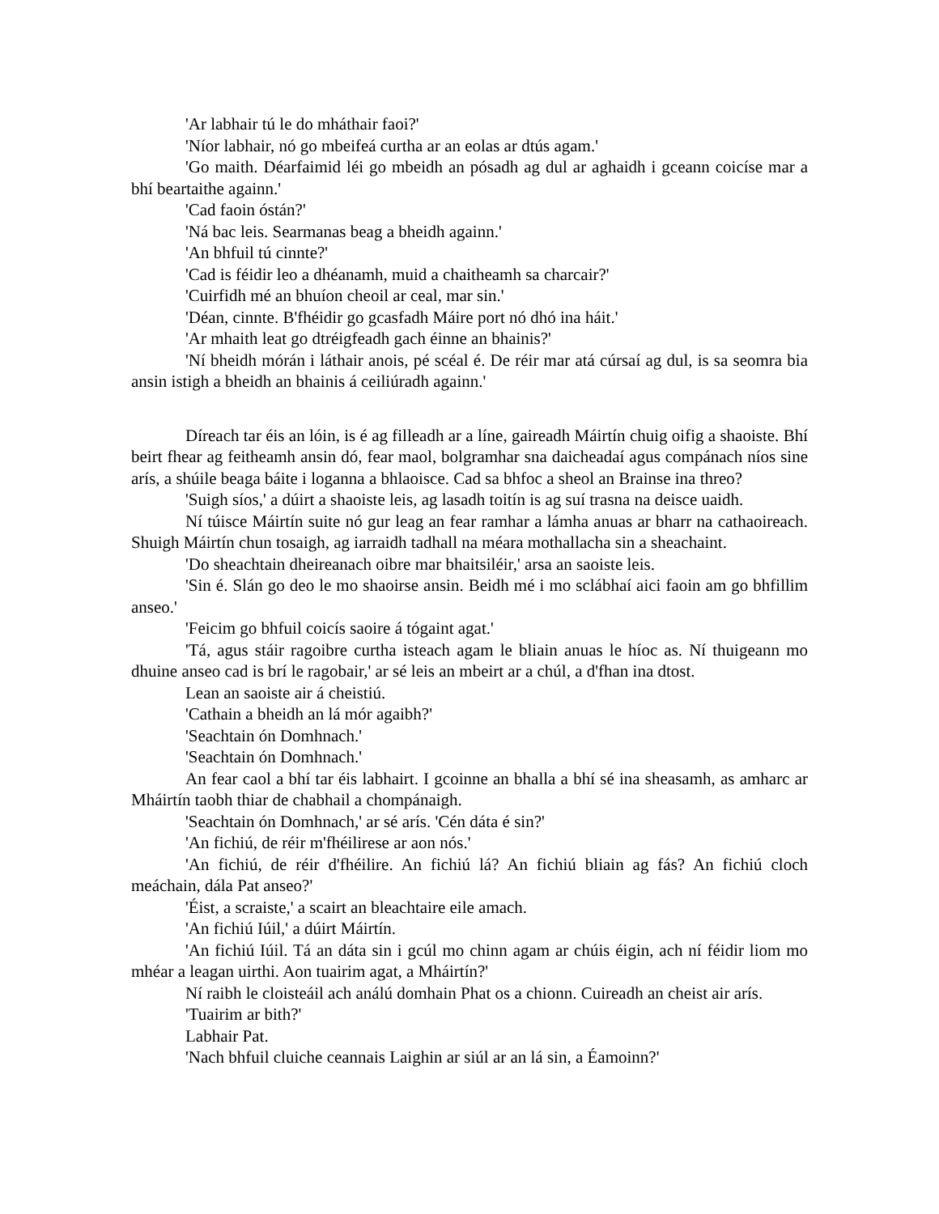'Ar labhair tú le do mháthair faoi?'
'Níor labhair, nó go mbeifeá curtha ar an eolas ar dtús agam.'
'Go maith. Déarfaimid léi go mbeidh an pósadh ag dul ar aghaidh i gceann coicíse mar a bhí beartaithe againn.'
'Cad faoin óstán?'
'Ná bac leis. Searmanas beag a bheidh againn.'
'An bhfuil tú cinnte?'
'Cad is féidir leo a dhéanamh, muid a chaitheamh sa charcair?'
'Cuirfidh mé an bhuíon cheoil ar ceal, mar sin.'
'Déan, cinnte. B'fhéidir go gcasfadh Máire port nó dhó ina háit.'
'Ar mhaith leat go dtréigfeadh gach éinne an bhainis?'
'Ní bheidh mórán i láthair anois, pé scéal é. De réir mar atá cúrsaí ag dul, is sa seomra bia ansin istigh a bheidh an bhainis á ceiliúradh againn.'
Díreach tar éis an lóin, is é ag filleadh ar a líne, gaireadh Máirtín chuig oifig a shaoiste. Bhí beirt fhear ag feitheamh ansin dó, fear maol, bolgramhar sna daicheadaí agus compánach níos sine arís, a shúile beaga báite i loganna a bhlaoisce. Cad sa bhfoc a sheol an Brainse ina threo?
'Suigh síos,' a dúirt a shaoiste leis, ag lasadh toitín is ag suí trasna na deisce uaidh.
Ní túisce Máirtín suite nó gur leag an fear ramhar a lámha anuas ar bharr na cathaoireach. Shuigh Máirtín chun tosaigh, ag iarraidh tadhall na méara mothallacha sin a sheachaint.
'Do sheachtain dheireanach oibre mar bhaitsiléir,' arsa an saoiste leis.
'Sin é. Slán go deo le mo shaoirse ansin. Beidh mé i mo sclábhaí aici faoin am go bhfillim anseo.'
'Feicim go bhfuil coicís saoire á tógaint agat.'
'Tá, agus stáir ragoibre curtha isteach agam le bliain anuas le híoc as. Ní thuigeann mo dhuine anseo cad is brí le ragobair,' ar sé leis an mbeirt ar a chúl, a d'fhan ina dtost.
Lean an saoiste air á cheistiú.
'Cathain a bheidh an lá mór agaibh?'
'Seachtain ón Domhnach.'
'Seachtain ón Domhnach.'
An fear caol a bhí tar éis labhairt. I gcoinne an bhalla a bhí sé ina sheasamh, as amharc ar Mháirtín taobh thiar de chabhail a chompánaigh.
'Seachtain ón Domhnach,' ar sé arís. 'Cén dáta é sin?'
'An fichiú, de réir m'fhéilirese ar aon nós.'
'An fichiú, de réir d'fhéilire. An fichiú lá? An fichiú bliain ag fás? An fichiú cloch meáchain, dála Pat anseo?'
'Éist, a scraiste,' a scairt an bleachtaire eile amach.
'An fichiú Iúil,' a dúirt Máirtín.
'An fichiú Iúil. Tá an dáta sin i gcúl mo chinn agam ar chúis éigin, ach ní féidir liom mo mhéar a leagan uirthi. Aon tuairim agat, a Mháirtín?'
Ní raibh le cloisteáil ach análú domhain Phat os a chionn. Cuireadh an cheist air arís.
'Tuairim ar bith?'
Labhair Pat.
'Nach bhfuil cluiche ceannais Laighin ar siúl ar an lá sin, a Éamoinn?'